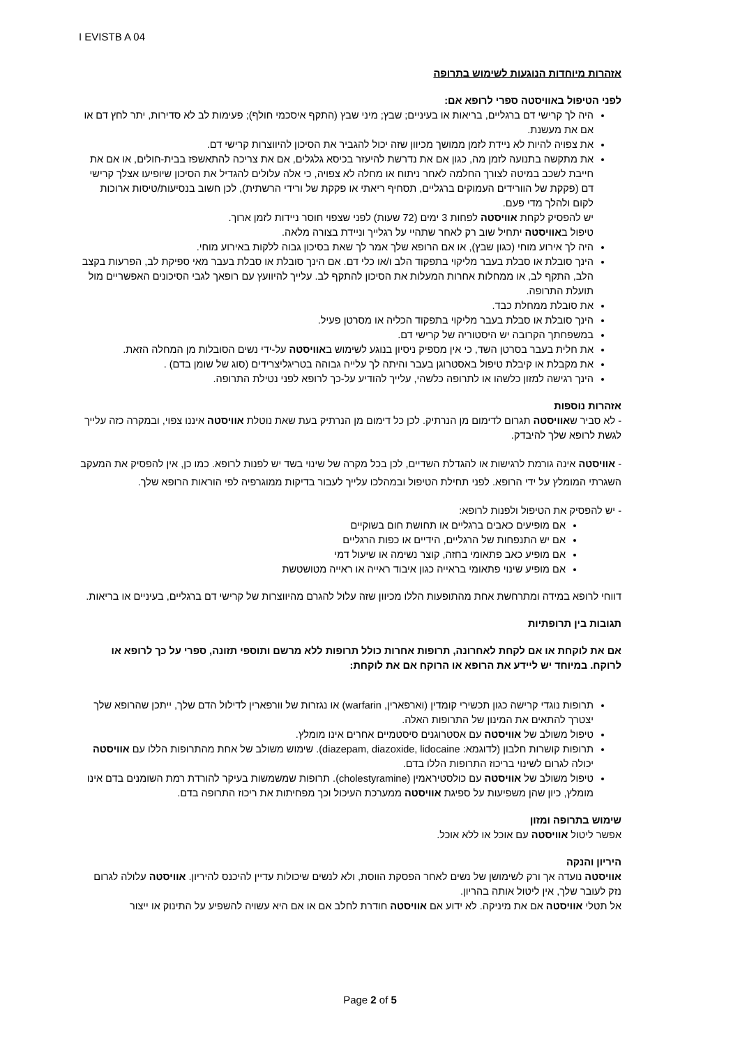I EVISTB A 04
אזהרות מיוחדות הנוגעות לשימוש בתרופה
לפני הטיפול באוויסטה ספרי לרופא אם:
היה לך קרישי דם ברגליים, בריאות או בעיניים; שבץ; מיני שבץ (התקף איסכמי חולף); פעימות לב לא סדירות, יתר לחץ דם או אם את מעשנת.
את צפויה להיות לא ניידת לזמן ממושך מכיוון שזה יכול להגביר את הסיכון להיווצרות קרישי דם.
את מתקשה בתנועה לזמן מה, כגון אם את נדרשת להיעזר בכיסא גלגלים, אם את צריכה להתאשפז בבית-חולים, או אם את חייבת לשכב במיטה לצורך החלמה לאחר ניתוח או מחלה לא צפויה, כי אלה עלולים להגדיל את הסיכון שיופיעו אצלך קרישי דם (פקקת של הוורידים העמוקים ברגליים, תסחיף ריאתי או פקקת של ורידי הרשתית), לכן חשוב בנסיעות/טיסות ארוכות לקום ולהלך מדי פעם.
יש להפסיק לקחת אוויסטה לפחות 3 ימים (72 שעות) לפני שצפוי חוסר ניידות לזמן ארוך.
טיפול באוויסטה יתחיל שוב רק לאחר שתהיי על רגלייך וניידת בצורה מלאה.
היה לך אירוע מוחי (כגון שבץ), או אם הרופא שלך אמר לך שאת בסיכון גבוה ללקות באירוע מוחי.
הינך סובלת או סבלת בעבר מליקוי בתפקוד הלב ו/או כלי דם. אם הינך סובלת או סבלת בעבר מאי ספיקת לב, הפרעות בקצב הלב, התקף לב, או ממחלות אחרות המעלות את הסיכון להתקף לב. עלייך להיוועץ עם רופאך לגבי הסיכונים האפשריים מול תועלת התרופה.
את סובלת ממחלת כבד.
הינך סובלת או סבלת בעבר מליקוי בתפקוד הכליה או מסרטן פעיל.
במשפחתך הקרובה יש היסטוריה של קרישי דם.
את חלית בעבר בסרטן השד, כי אין מספיק ניסיון בנוגע לשימוש באוויסטה על-ידי נשים הסובלות מן המחלה הזאת.
את מקבלת או קיבלת טיפול באסטרוגן בעבר והיתה לך עלייה גבוהה בטריגליצרידים (סוג של שומן בדם) .
הינך רגישה למזון כלשהו או לתרופה כלשהי, עלייך להודיע על-כך לרופא לפני נטילת התרופה.
אזהרות נוספות
- לא סביר שאוויסטה תגרום לדימום מן הנרתיק. לכן כל דימום מן הנרתיק בעת שאת נוטלת אוויסטה איננו צפוי, ובמקרה כזה עלייך לגשת לרופא שלך להיבדק.
- אוויסטה אינה גורמת לרגישות או להגדלת השדיים, לכן בכל מקרה של שינוי בשד יש לפנות לרופא. כמו כן, אין להפסיק את המעקב השגרתי המומלץ על ידי הרופא. לפני תחילת הטיפול ובמהלכו עלייך לעבור בדיקות ממוגרפיה לפי הוראות הרופא שלך.
- יש להפסיק את הטיפול ולפנות לרופא:
אם מופיעים כאבים ברגליים או תחושת חום בשוקיים
אם יש התנפחות של הרגליים, הידיים או כפות הרגליים
אם מופיע כאב פתאומי בחזה, קוצר נשימה או שיעול דמי
אם מופיע שינוי פתאומי בראייה כגון איבוד ראייה או ראייה מטושטשת
דווחי לרופא במידה ומתרחשת אחת מהתופעות הללו מכיוון שזה עלול להגרם מהיווצרות של קרישי דם ברגליים, בעיניים או בריאות.
תגובות בין תרופתיות
אם את לוקחת או אם לקחת לאחרונה, תרופות אחרות כולל תרופות ללא מרשם ותוספי תזונה, ספרי על כך לרופא או לרוקח. במיוחד יש ליידע את הרופא או הרוקח אם את לוקחת:
תרופות נוגדי קרישה כגון תכשירי קומדין (וארפארין, warfarin) או נגזרות של וורפארין לדילול הדם שלך, ייתכן שהרופא שלך יצטרך להתאים את המינון של התרופות האלה.
טיפול משולב של אוויסטה עם אסטרוגנים סיסטמיים אחרים אינו מומלץ.
תרופות קושרות חלבון (לדוגמא: diazepam, diazoxide, lidocaine). שימוש משולב של אחת מהתרופות הללו עם אוויסטה יכולה לגרום לשינוי בריכוז התרופות הללו בדם.
טיפול משולב של אוויסטה עם כולסטיראמין (cholestyramine). תרופות שמשמשות בעיקר להורדת רמת השומנים בדם אינו מומלץ, כיון שהן משפיעות על ספיגת אוויסטה ממערכת העיכול וכך מפחיתות את ריכוז התרופה בדם.
שימוש בתרופה ומזון
אפשר ליטול אוויסטה עם אוכל או ללא אוכל.
היריון והנקה
אוויסטה נועדה אך ורק לשימושן של נשים לאחר הפסקת הווסת, ולא לנשים שיכולות עדיין להיכנס להיריון. אוויסטה עלולה לגרום נזק לעובר שלך, אין ליטול אותה בהריון.
אל תטלי אוויסטה אם את מיניקה. לא ידוע אם אוויסטה חודרת לחלב אם או אם היא עשויה להשפיע על התינוק או ייצור
Page 2 of 5